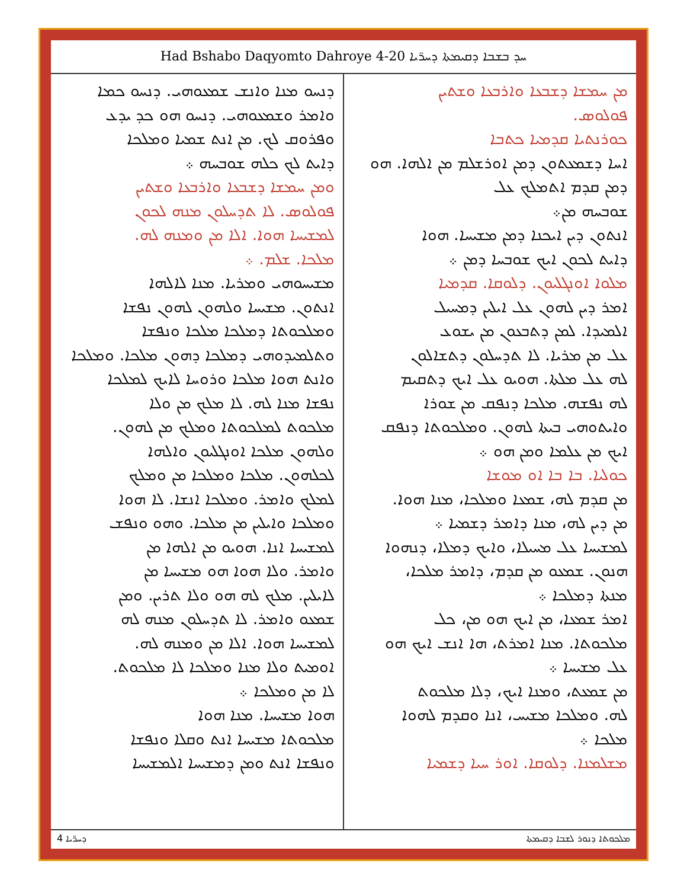Had Bshabo Daqyomto Dahroye 4-20 ܚܕ ܒܫܒܐ ܕܩܝܡܬܐ ܕܚܪ̈ܝܐ
ܡܢ ܚܡܫܐ ܕܫܒܥܐ ܘܐܪܒܥܐ ܘܫܬܝܢ
ܦܘܠܘܣ.
ܟܘܪܢܬܝܐ ܩܕܡܝܐ ܟܬܒܐ
ܐܚܐ ܕܫܡܥܬܘܢ ܕܡܢ ܐܘܪܫܠܡ ܡܢ ܐܠܗܐ. ܗܘ ܕܡܢ ܩܕܡ ܐܬܡܠܟ ܥܠ
ܫܘܒܚܗ ܡܢ܀
ܐܢܬܘܢ ܕܝܢ ܐܝܟܢܐ ܕܡܢ ܡܫܝܚܐ. ܗܘܐ
ܕܐܝܬ ܠܟܘܢ ܐܝܟ ܫܘܒܚܐ ܕܡܢ ܀
ܡܠܘܐ ܐܘܢܓܠܝܘܢ. ܕܠܘܩܐ. ܩܕܡܝܐ
ܐܡܪ ܕܝܢ ܠܗܘܢ ܥܠ ܐܝܠܝܢ ܕܡܚܝܠ
ܐܠܡܝܕܐ. ܠܡܢ ܕܬܒܥܘܢ ܡܢ ܝܫܘܥ
ܥܠ ܡܢ ܡܪܝܐ. ܠܐ ܬܕܚܠܘܢ ܕܬܫܐܠܘܢ
ܠܗ ܥܠ ܡܠܬܐ. ܗܘܝܘ ܥܠ ܐܝܟ ܕܬܩܝܡ
ܠܗ ܢܦܫܗ. ܡܠܟܐ ܕܢܦܩ ܡܢ ܫܘܪܐ
ܘܐܝܬܘܗܝ ܒܝܬܐ ܠܗܘܢ. ܘܡܠܟܘܬܐ ܕܢܦܩ
ܐܝܟ ܡܢ ܥܠܡܐ ܘܡܢ ܗܘ ܀
ܟܘܠܝܐ. ܒܐ ܒܐ ܐܘ ܡܘܫܐ
ܡܢ ܩܕܡ ܠܗ، ܫܡܥܐ ܘܡܠܟܐ، ܡܢܐ ܗܘܐ.
ܡܢ ܕܝܢ ܠܗ، ܡܢܐ ܕܐܡܪ ܕܫܡܝܐ ܀
ܠܡܫܝܚܐ ܥܠ ܡܚܝܠܐ، ܘܐܝܟ ܕܡܠܐ، ܕܢܗܘܐ
ܗܢܘܢ. ܫܡܥܘ ܡܢ ܩܕܡ، ܕܐܡܪ ܡܠܟܐ،
ܡܢܬܐ ܕܡܠܟܐ ܀
ܐܡܪ ܫܡܥܐ، ܡܢ ܐܝܟ ܗܘ ܡܢ، ܟܠ
ܡܠܟܘܬܐ. ܡܢܐ ܐܡܪܬ، ܗܐ ܐܢܫ ܐܝܟ ܗܘ
ܥܠ ܡܫܝܚܐ ܀
ܡܢ ܫܡܥܬ، ܘܡܢܐ ܐܝܟ، ܕܠܐ ܡܠܟܘܬ
ܠܗ. ܘܡܠܟܐ ܡܫܝܚ، ܐܢܐ ܘܩܕܡ ܠܗܘܐ
ܡܠܟܐ ܀
ܡܫܠܡܢܐ. ܕܠܘܩܐ. ܐܘܪ ܚܝܐ ܕܫܡܝܐ
ܕܢܚܘ ܡܢܐ ܘܐܢܫ ܫܡܥܘܗܝ. ܕܢܚܘ ܟܡܐ
ܘܐܡܪ ܘܫܡܥܘܗܝ. ܕܢܚܘ ܗܘ ܟܕ ܝܕܥ
ܘܦܪܘܩ ܠܟ. ܡܢ ܐܢܬ ܫܡܝܐ ܘܡܠܟܐ
ܕܐܝܬ ܠܟ ܟܠܗ ܫܘܒܚܗ ܀
ܘܡܢ ܚܡܫܐ ܕܫܒܥܐ ܘܐܪܒܥܐ ܘܫܬܝܢ
ܦܘܠܘܣ. ܠܐ ܬܕܚܠܘܢ ܡܢܗ ܠܟܘܢ
ܠܡܫܝܚܐ ܗܘܐ. ܐܠܐ ܡܢ ܘܡܢܗ ܠܗ.
ܡܠܟܐ. ܫܠܡ. ܀
ܡܫܝܚܘܗܝ ܘܡܪܝܐ. ܡܢܐ ܠܐܠܗܐ
ܐܢܬܘܢ. ܡܫܝܚܐ ܘܠܗܘܢ ܠܗܘܢ ܢܦܫܐ
ܘܡܠܟܘܬܐ ܕܡܠܟܐ ܡܠܟܐ ܘܢܦܫܐ
ܘܬܠܡܝܕܘܗܝ ܕܡܠܟܐ ܕܗܘܢ ܡܠܟܐ. ܘܡܠܟܐ
ܘܐܢܬ ܗܘܐ ܡܠܟܐ ܘܪܘܚܐ ܠܐܝܟ ܠܡܠܟܐ
ܢܦܫܐ ܡܢܐ ܠܗ. ܠܐ ܡܠܟ ܡܢ ܘܠܐ
ܡܠܟܘܬ ܠܡܠܟܘܬܐ ܘܡܠܟ ܡܢ ܠܗܘܢ.
ܘܠܗܘܢ ܡܠܟܐ ܐܘܢܓܠܝܘܢ ܘܐܠܗܐ
ܠܟܠܗܘܢ. ܡܠܟܐ ܘܡܠܟܐ ܡܢ ܘܡܠܟ
ܠܡܠܟ ܘܐܡܪ. ܘܡܠܟܐ ܐܢܫܐ. ܠܐ ܗܘܐ
ܘܡܠܟܐ ܘܐܝܠܝܢ ܡܢ ܡܠܟܐ. ܘܗܘ ܘܢܦܫ
ܠܡܫܝܚܐ ܐܢܐ. ܗܘܝܘ ܡܢ ܐܠܗܐ ܡܢ
ܘܐܡܪ. ܘܠܐ ܗܘܐ ܗܘ ܡܫܝܚܐ ܡܢ
ܠܐܝܠܝܢ. ܡܠܟ ܠܗ ܗܘ ܘܠܐ ܬܪܝܢ. ܘܡܢ
ܫܡܥܘ ܘܐܡܪ. ܠܐ ܬܕܚܠܘܢ ܡܢܗ ܠܗ
ܠܡܫܝܚܐ ܗܘܐ. ܐܠܐ ܡܢ ܘܡܢܗ ܠܗ.
ܐܘܡܝܬ ܘܠܐ ܡܢܐ ܘܡܠܟܐ ܠܐ ܡܠܟܘܬ.
ܠܐ ܡܢ ܘܡܠܟܐ ܀
ܗܘܐ ܡܫܝܚܐ. ܡܢܐ ܗܘܐ
ܡܠܟܘܬܐ ܡܫܝܚܐ ܐܢܬ ܘܩܠܐ ܘܢܦܫܐ
ܘܢܦܫܐ ܐܢܬ ܘܡܢ ܕܡܫܝܚܐ ܐܠܡܫܝܚܐ
ܕܚܪ̈ܝܐ 4 ܡܠܟܘܬܐ ܕܢܘܪ ܠܫܒܐ ܕܩܝܡܬܐ